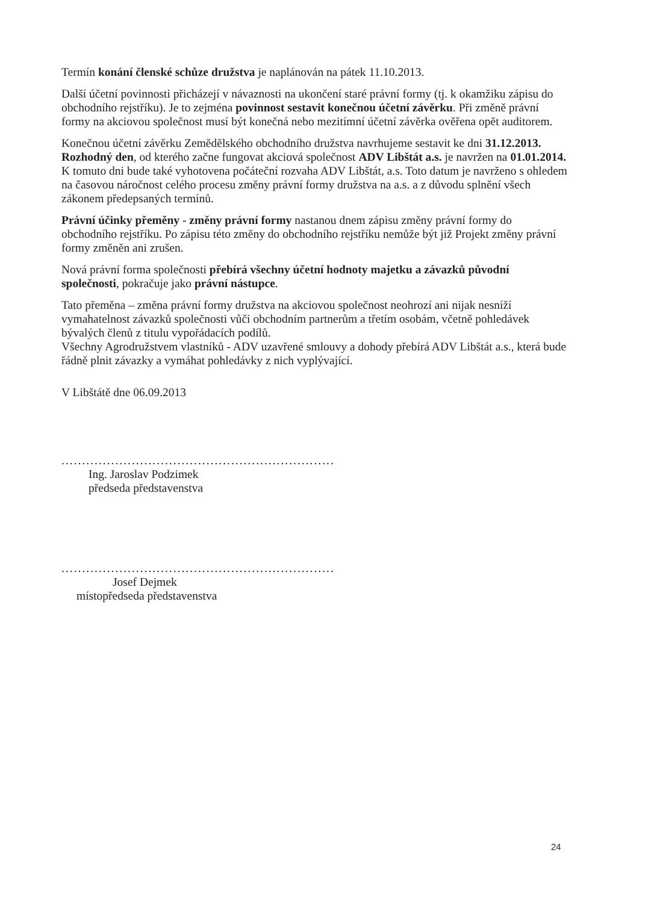Termín konání členské schůze družstva je naplánován na pátek 11.10.2013.
Další účetní povinnosti přicházejí v návaznosti na ukončení staré právní formy (tj. k okamžiku zápisu do obchodního rejstříku). Je to zejména povinnost sestavit konečnou účetní závěrku. Při změně právní formy na akciovou společnost musí být konečná nebo mezitímní účetní závěrka ověřena opět auditorem.
Konečnou účetní závěrku Zemědělského obchodního družstva navrhujeme sestavit ke dni 31.12.2013. Rozhodný den, od kterého začne fungovat akciová společnost ADV Libštát a.s. je navržen na 01.01.2014. K tomuto dni bude také vyhotovena počáteční rozvaha ADV Libštát, a.s. Toto datum je navrženo s ohledem na časovou náročnost celého procesu změny právní formy družstva na a.s. a z důvodu splnění všech zákonem předepsaných termínů.
Právní účinky přeměny - změny právní formy nastanou dnem zápisu změny právní formy do obchodního rejstříku. Po zápisu této změny do obchodního rejstříku nemůže být již Projekt změny právní formy změněn ani zrušen.
Nová právní forma společnosti přebírá všechny účetní hodnoty majetku a závazků původní společnosti, pokračuje jako právní nástupce.
Tato přeměna – změna právní formy družstva na akciovou společnost neohrozí ani nijak nesníží vymahatelnost závazků společnosti vůči obchodním partnerům a třetím osobám, včetně pohledávek bývalých členů z titulu vypořádacích podílů.
Všechny Agrodružstvem vlastníků - ADV uzavřené smlouvy a dohody přebírá ADV Libštát a.s., která bude řádně plnit závazky a vymáhat pohledávky z nich vyplývající.
V Libštátě dne 06.09.2013
..................................................................
Ing. Jaroslav Podzimek
předseda představenstva
..................................................................
Josef Dejmek
místopředseda představenstva
24